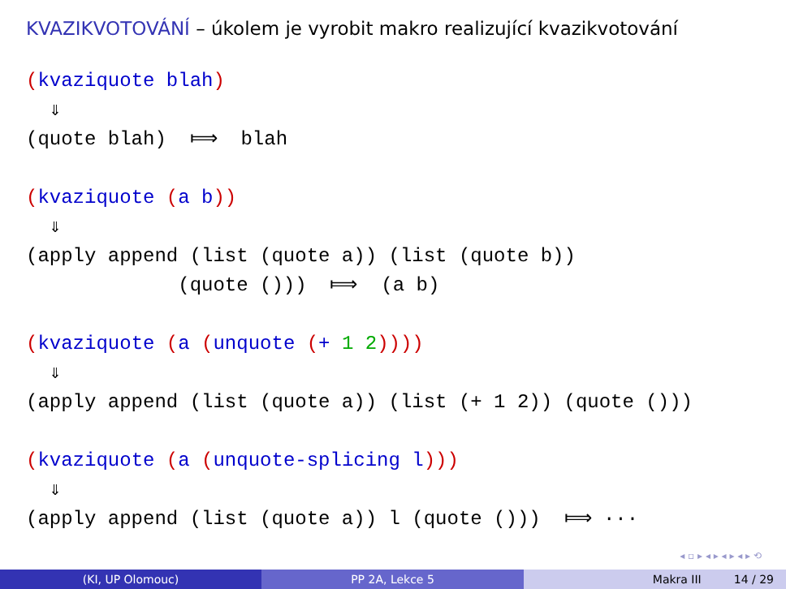KVAZIKVOTOVÁNÍ – úkolem je vyrobit makro realizující kvazikvotování
(kvaziquote blah) ⇓ (quote blah) ⟾ blah (kvaziquote (a b)) ⇓ (apply append (list (quote a)) (list (quote b)) (quote ())) ⟾ (a b) (kvaziquote (a (unquote (+ 1 2)))) ⇓ (apply append (list (quote a)) (list (+ 1 2)) (quote ())) (kvaziquote (a (unquote-splicing l))) ⇓ (apply append (list (quote a)) l (quote ())) ⟾ ···
◂ ▫ ▸ ◂ ▸ ◂ ▸ ◂ ▸ ⟲
(KI, UP Olomouc) PP 2A, Lekce 5 Makra III 14 / 29